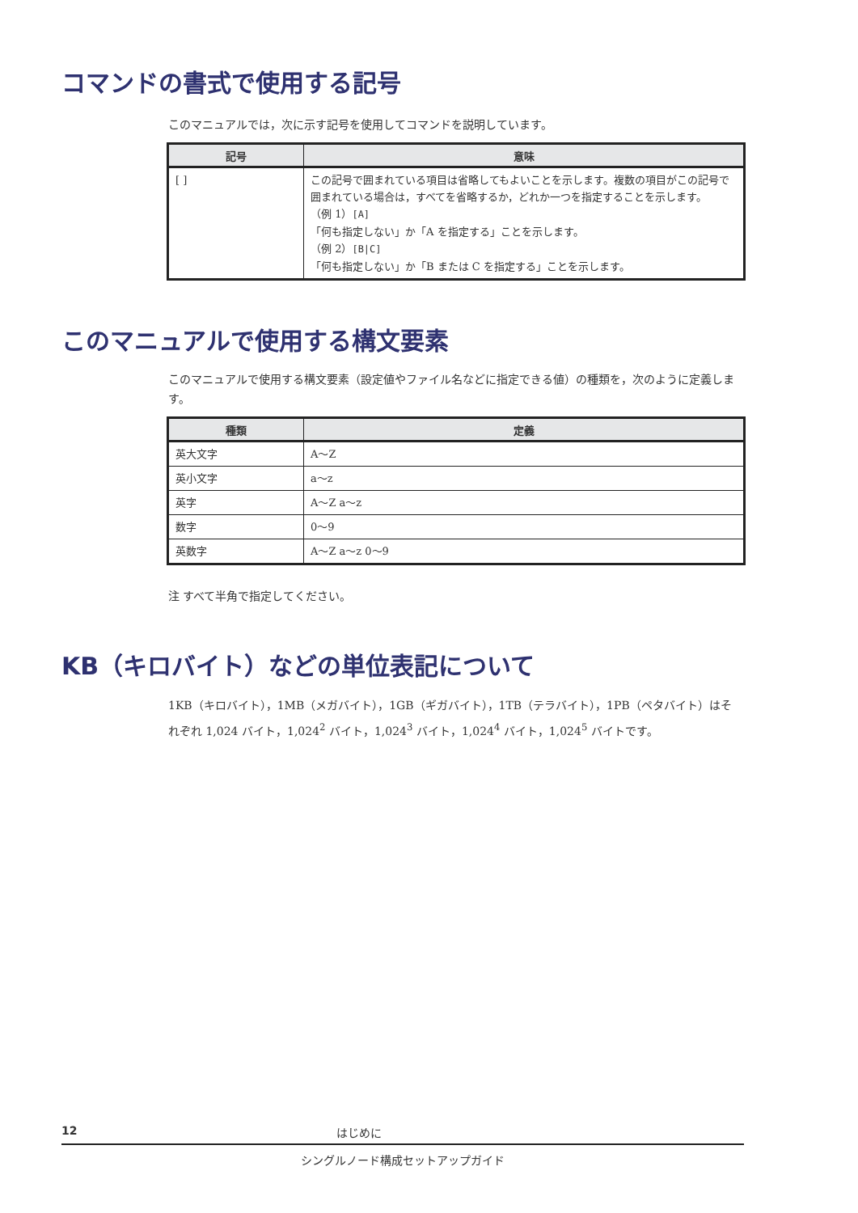コマンドの書式で使用する記号
このマニュアルでは，次に示す記号を使用してコマンドを説明しています。
| 記号 | 意味 |
| --- | --- |
| [ ] | この記号で囲まれている項目は省略してもよいことを示します。複数の項目がこの記号で囲まれている場合は，すべてを省略するか，どれか一つを指定することを示します。 （例 1） [A] 「何も指定しない」か「A を指定する」ことを示します。 （例 2） [B/C] 「何も指定しない」か「B または C を指定する」ことを示します。 |
このマニュアルで使用する構文要素
このマニュアルで使用する構文要素（設定値やファイル名などに指定できる値）の種類を，次のように定義します。
| 種類 | 定義 |
| --- | --- |
| 英大文字 | A～Z |
| 英小文字 | a～z |
| 英字 | A～Z a～z |
| 数字 | 0～9 |
| 英数字 | A～Z a～z 0～9 |
注 すべて半角で指定してください。
KB（キロバイト）などの単位表記について
1KB（キロバイト），1MB（メガバイト），1GB（ギガバイト），1TB（テラバイト），1PB（ペタバイト）はそれぞれ 1,024 バイト，1,024<sup>2</sup> バイト，1,024<sup>3</sup> バイト，1,024<sup>4</sup> バイト，1,024<sup>5</sup> バイトです。
12 はじめに
シングルノード構成セットアップガイド